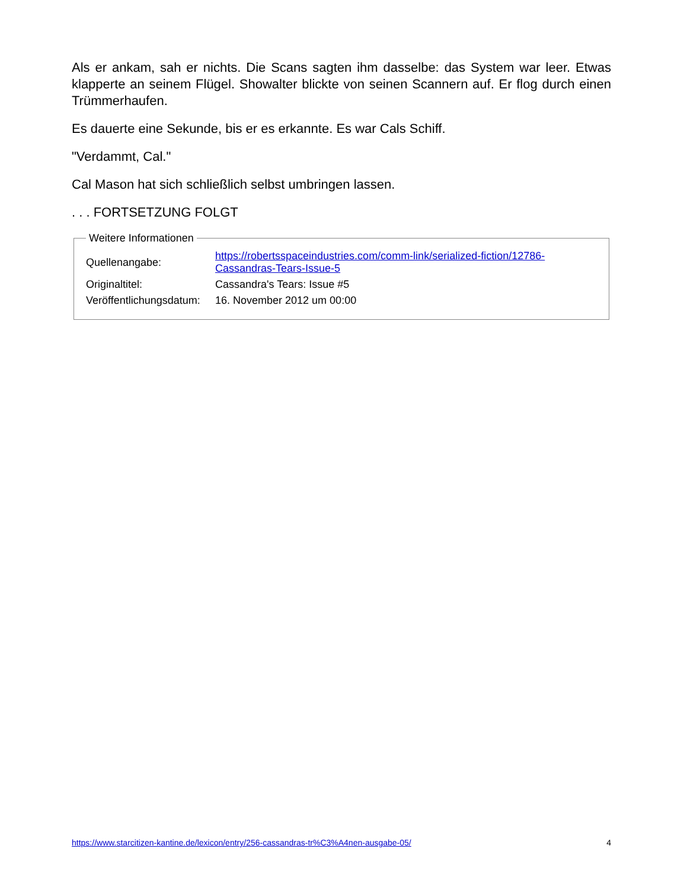Als er ankam, sah er nichts. Die Scans sagten ihm dasselbe: das System war leer. Etwas klapperte an seinem Flügel. Showalter blickte von seinen Scannern auf. Er flog durch einen Trümmerhaufen.
Es dauerte eine Sekunde, bis er es erkannte. Es war Cals Schiff.
"Verdammt, Cal."
Cal Mason hat sich schließlich selbst umbringen lassen.
. . . FORTSETZUNG FOLGT
Weitere Informationen
| Quellenangabe: | https://robertsspaceindustries.com/comm-link/serialized-fiction/12786- Cassandras-Tears-Issue-5 |
| Originaltitel: | Cassandra's Tears: Issue #5 |
| Veröffentlichungsdatum: | 16. November 2012 um 00:00 |
https://www.starcitizen-kantine.de/lexicon/entry/256-cassandras-tr%C3%A4nen-ausgabe-05/ 4